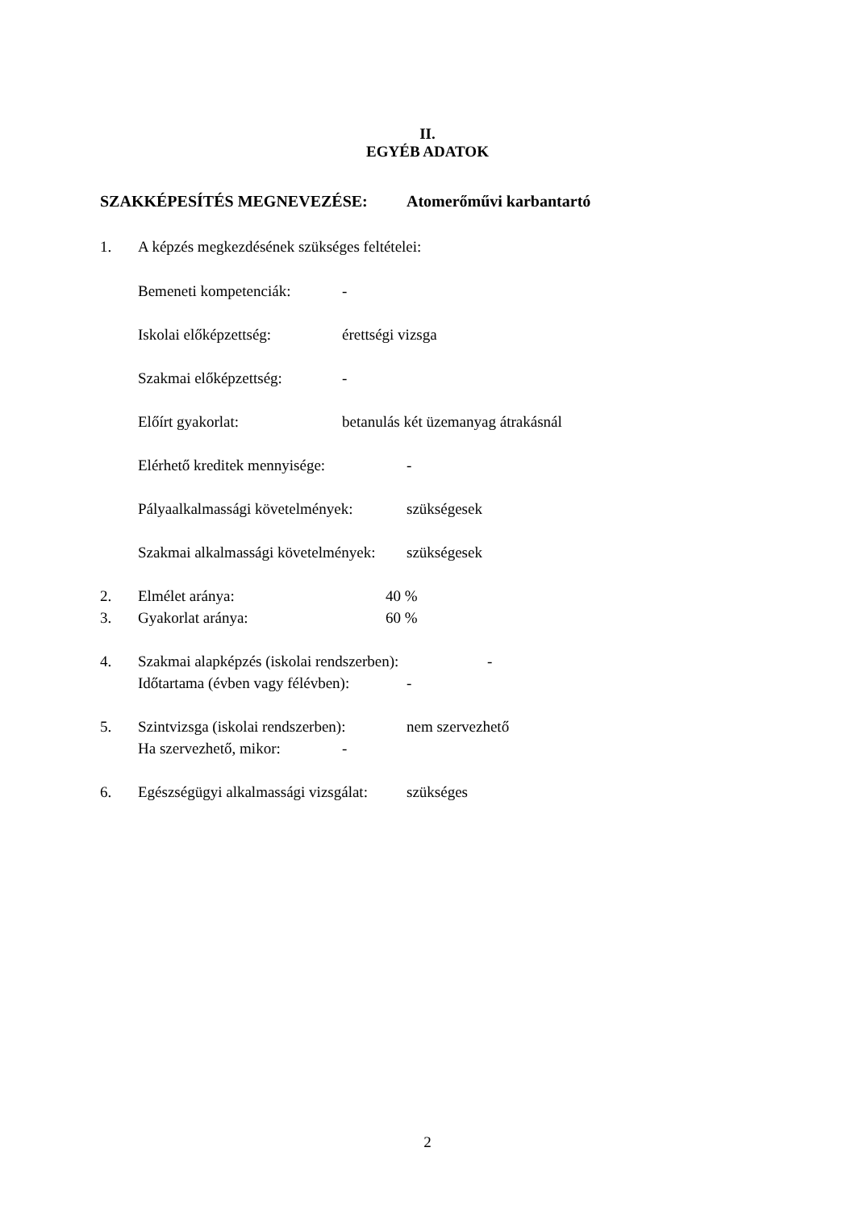II.
EGYÉB ADATOK
SZAKKÉPESÍTÉS MEGNEVEZÉSE: Atomerőművi karbantartó
1. A képzés megkezdésének szükséges feltételei:
Bemeneti kompetenciák: -
Iskolai előképzettség: érettségi vizsga
Szakmai előképzettség: -
Előírt gyakorlat: betanulás két üzemanyag átrakásnál
Elérhető kreditek mennyisége: -
Pályaalkalmassági követelmények: szükségesek
Szakmai alkalmassági követelmények: szükségesek
2. Elmélet aránya: 40 %
3. Gyakorlat aránya: 60 %
4. Szakmai alapképzés (iskolai rendszerben): -
Időtartama (évben vagy félévben): -
5. Szintvizsga (iskolai rendszerben): nem szervezhető
Ha szervezhető, mikor: -
6. Egészségügyi alkalmassági vizsgálat: szükséges
2